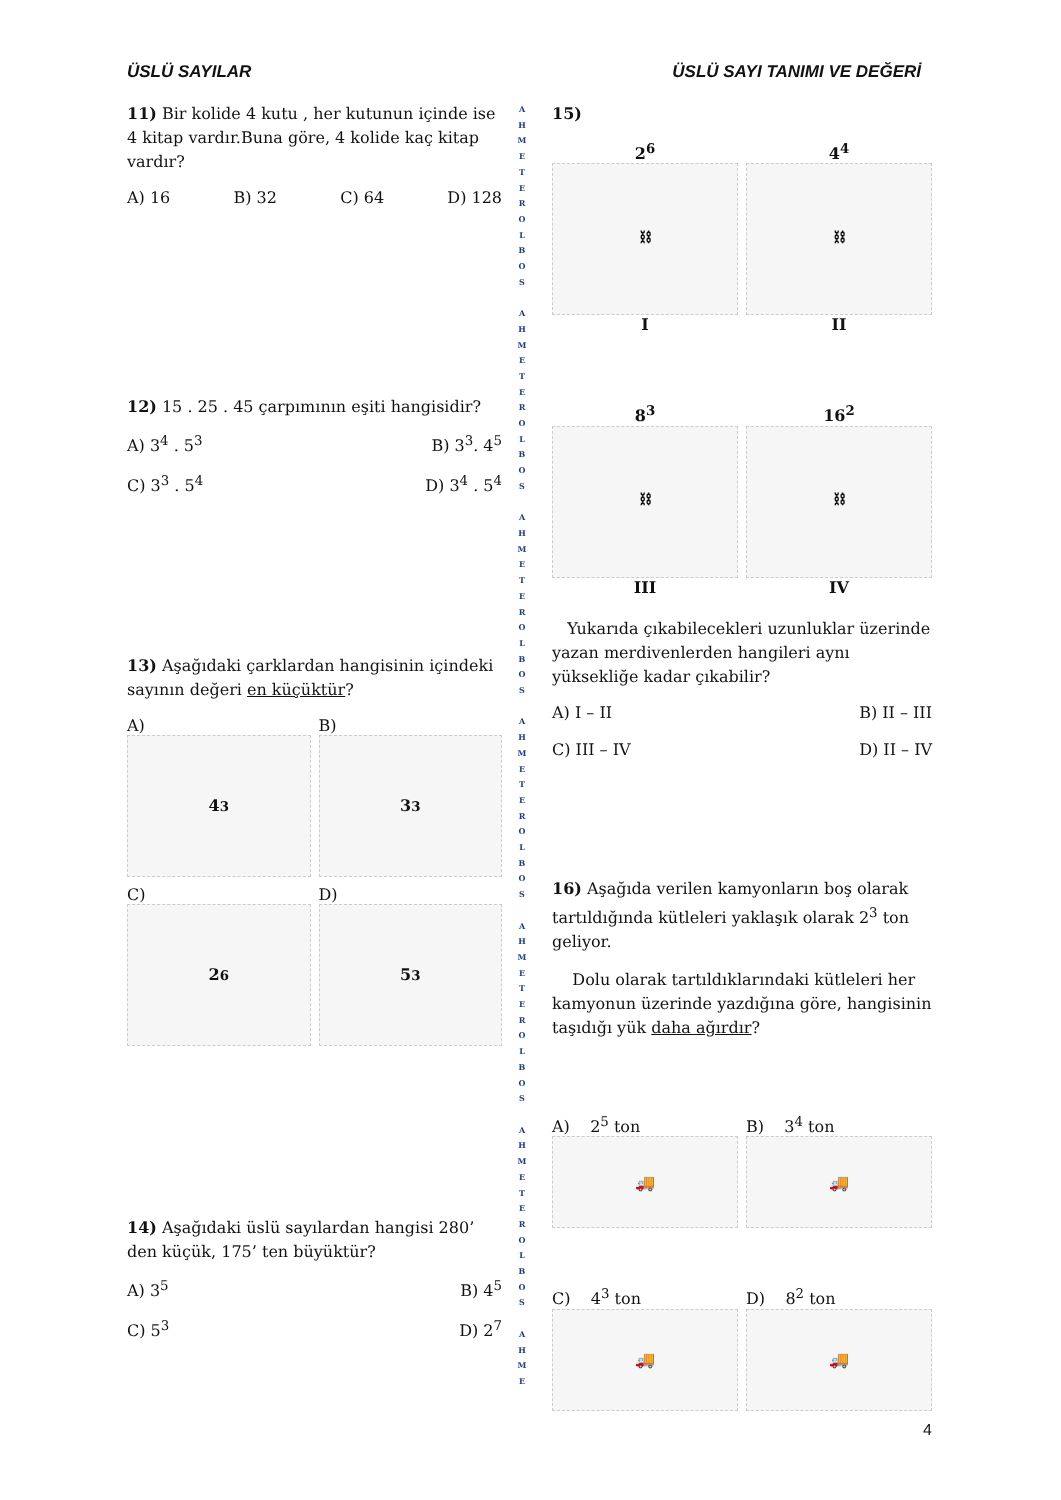ÜSLÜ SAYILAR ÜSLÜ SAYI TANIMI VE DEĞERİ
11) Bir kolide 4 kutu , her kutunun içinde ise 4 kitap vardır.Buna göre, 4 kolide kaç kitap vardır?
A) 16 B) 32 C) 64 D) 128
12) 15 . 25 . 45 çarpımının eşiti hangisidir?
A) 3<sup>4</sup> . 5<sup>3</sup> B) 3<sup>3</sup>. 4<sup>5</sup>
C) 3<sup>3</sup> . 5<sup>4</sup> D) 3<sup>4</sup> . 5<sup>4</sup>
13) Aşağıdaki çarklardan hangisinin içindeki sayının değeri en küçüktür?
A)
4<sup>3</sup>
B)
3<sup>3</sup>
C)
2<sup>6</sup>
D)
5<sup>3</sup>
14) Aşağıdaki üslü sayılardan hangisi 280’ den küçük, 175’ ten büyüktür?
A) 3<sup>5</sup> B) 4<sup>5</sup>
C) 5<sup>3</sup> D) 2<sup>7</sup>
A
H
M
E
T
E
R
O
L
B
O
S
A
H
M
E
T
E
R
O
L
B
O
S
A
H
M
E
T
E
R
O
L
B
O
S
A
H
M
E
T
E
R
O
L
B
O
S
A
H
M
E
T
E
R
O
L
B
O
S
A
H
M
E
T
E
R
O
L
B
O
S
A
H
M
E
15)
2<sup>6</sup>
⛓
I
4<sup>4</sup>
⛓
II
8<sup>3</sup>
⛓
III
16<sup>2</sup>
⛓
IV
Yukarıda çıkabilecekleri uzunluklar üzerinde yazan merdivenlerden hangileri aynı yüksekliğe kadar çıkabilir?
A) I – II B) II – III
C) III – IV D) II – IV
16) Aşağıda verilen kamyonların boş olarak tartıldığında kütleleri yaklaşık olarak 2<sup>3</sup> ton geliyor.
Dolu olarak tartıldıklarındaki kütleleri her kamyonun üzerinde yazdığına göre, hangisinin taşıdığı yük daha ağırdır?
A) 2<sup>5</sup> ton
🚚
B) 3<sup>4</sup> ton
🚚
C) 4<sup>3</sup> ton
🚚
D) 8<sup>2</sup> ton
🚚
4